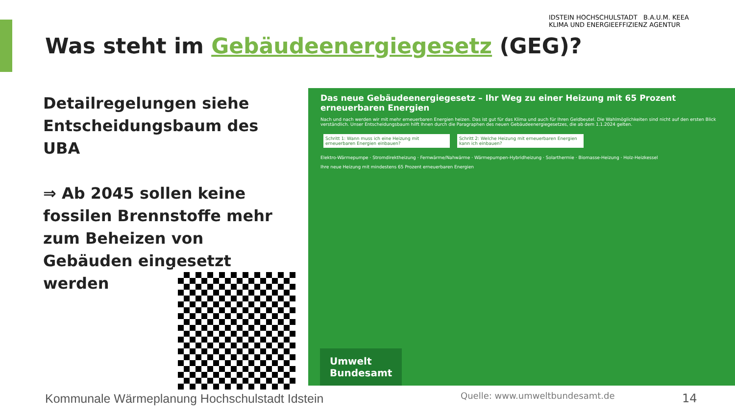Was steht im Gebäudeenergiegesetz (GEG)?
IDSTEIN HOCHSCHULSTADT B.A.U.M. KEEA
KLIMA UND ENERGIEEFFIZIENZ AGENTUR
Detailregelungen siehe Entscheidungsbaum des UBA
⇒ Ab 2045 sollen keine fossilen Brennstoffe mehr zum Beheizen von Gebäuden eingesetzt werden
Das neue Gebäudeenergiegesetz – Ihr Weg zu einer Heizung mit 65 Prozent erneuerbaren Energien
Nach und nach werden wir mit mehr erneuerbaren Energien heizen. Das ist gut für das Klima und auch für Ihren Geldbeutel. Die Wahlmöglichkeiten sind nicht auf den ersten Blick verständlich. Unser Entscheidungsbaum hilft Ihnen durch die Paragraphen des neuen Gebäudeenergiegesetzes, die ab dem 1.1.2024 gelten.
Schritt 1: Wann muss ich eine Heizung mit erneuerbaren Energien einbauen?
Schritt 2: Welche Heizung mit erneuerbaren Energien kann ich einbauen?
Elektro-Wärmepumpe · Stromdirektheizung · Fernwärme/Nahwärme · Wärmepumpen-Hybridheizung · Solarthermie · Biomasse-Heizung · Holz-Heizkessel
Ihre neue Heizung mit mindestens 65 Prozent erneuerbaren Energien
Umwelt
Bundesamt
Kommunale Wärmeplanung Hochschulstadt Idstein
Quelle: www.umweltbundesamt.de 14